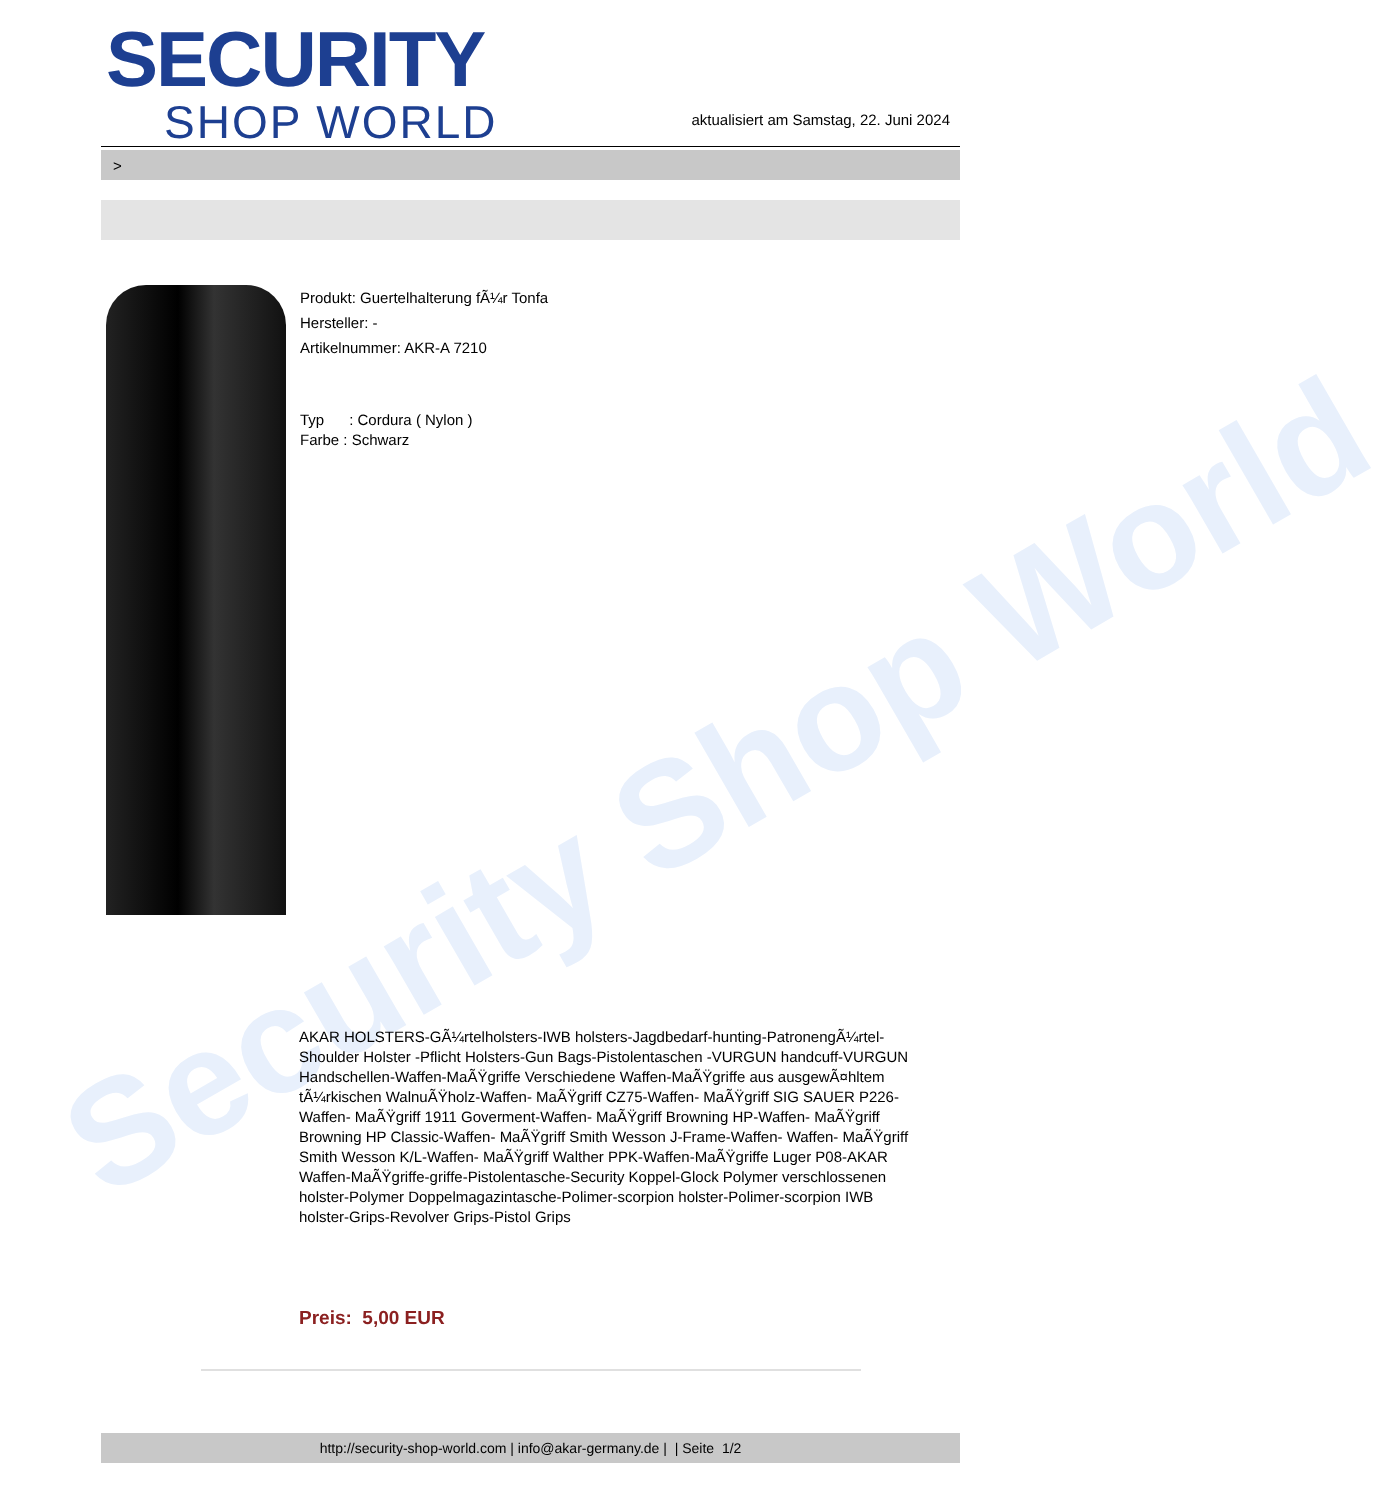Security Shop World
SECURITY
SHOP WORLD
aktualisiert am Samstag, 22. Juni 2024
>
Produkt: Guertelhalterung fÃ¼r Tonfa
Hersteller: -
Artikelnummer: AKR-A 7210
Typ : Cordura ( Nylon )
Farbe : Schwarz
AKAR HOLSTERS-GÃ¼rtelholsters-IWB holsters-Jagdbedarf-hunting-PatronengÃ¼rtel- Shoulder Holster -Pflicht Holsters-Gun Bags-Pistolentaschen -VURGUN handcuff-VURGUN Handschellen-Waffen-MaÃŸgriffe Verschiedene Waffen-MaÃŸgriffe aus ausgewÃ¤hltem tÃ¼rkischen WalnuÃŸholz-Waffen- MaÃŸgriff CZ75-Waffen- MaÃŸgriff SIG SAUER P226-Waffen- MaÃŸgriff 1911 Goverment-Waffen- MaÃŸgriff Browning HP-Waffen- MaÃŸgriff Browning HP Classic-Waffen- MaÃŸgriff Smith Wesson J-Frame-Waffen- Waffen- MaÃŸgriff Smith Wesson K/L-Waffen- MaÃŸgriff Walther PPK-Waffen-MaÃŸgriffe Luger P08-AKAR Waffen-MaÃŸgriffe-griffe-Pistolentasche-Security Koppel-Glock Polymer verschlossenen holster-Polymer Doppelmagazintasche-Polimer-scorpion holster-Polimer-scorpion IWB holster-Grips-Revolver Grips-Pistol Grips
Preis: 5,00 EUR
http://security-shop-world.com | info@akar-germany.de | | Seite 1/2